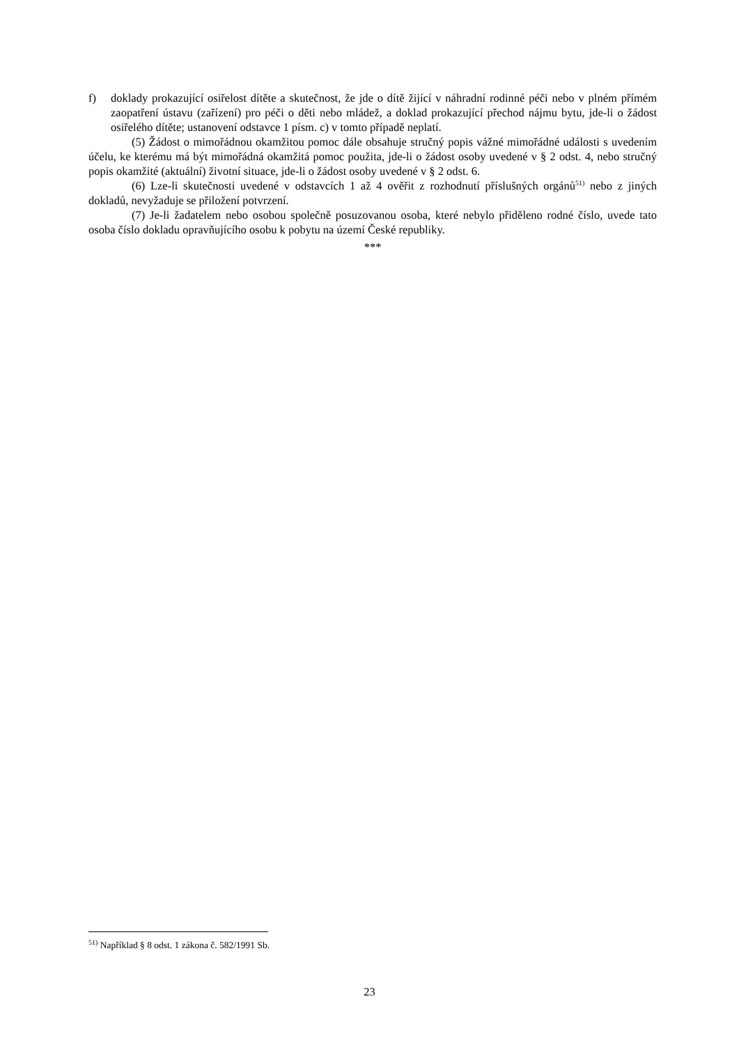f) doklady prokazující osiřelost dítěte a skutečnost, že jde o dítě žijící v náhradní rodinné péči nebo v plném přímém zaopatření ústavu (zařízení) pro péči o děti nebo mládež, a doklad prokazující přechod nájmu bytu, jde-li o žádost osiřelého dítěte; ustanovení odstavce 1 písm. c) v tomto případě neplatí.
(5) Žádost o mimořádnou okamžitou pomoc dále obsahuje stručný popis vážné mimořádné události s uvedením účelu, ke kterému má být mimořádná okamžitá pomoc použita, jde-li o žádost osoby uvedené v § 2 odst. 4, nebo stručný popis okamžité (aktuální) životní situace, jde-li o žádost osoby uvedené v § 2 odst. 6.
(6) Lze-li skutečnosti uvedené v odstavcích 1 až 4 ověřit z rozhodnutí příslušných orgánů<sup>51)</sup> nebo z jiných dokladů, nevyžaduje se přiložení potvrzení.
(7) Je-li žadatelem nebo osobou společně posuzovanou osoba, které nebylo přiděleno rodné číslo, uvede tato osoba číslo dokladu opravňujícího osobu k pobytu na území České republiky.
***
<sup>51)</sup> Například § 8 odst. 1 zákona č. 582/1991 Sb.
23